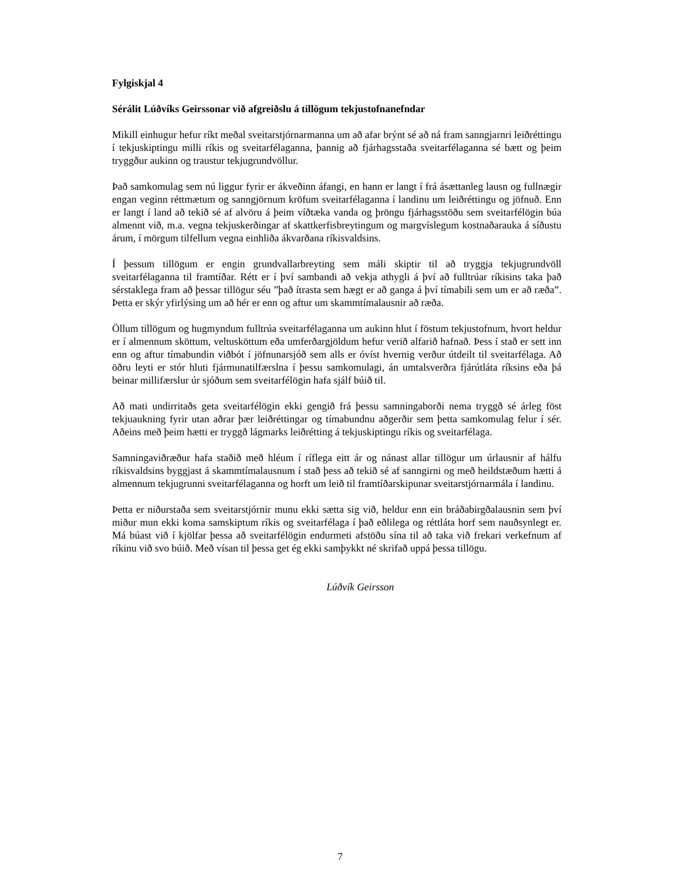Fylgiskjal 4
Sérálit Lúðvíks Geirssonar við afgreiðslu á tillögum tekjustofnanefndar
Mikill einhugur hefur ríkt meðal sveitarstjórnarmanna um að afar brýnt sé að ná fram sanngjarnri leiðréttingu í tekjuskiptingu milli ríkis og sveitarfélaganna, þannig að fjárhagsstaða sveitarfélaganna sé bætt og þeim tryggður aukinn og traustur tekjugrundvöllur.
Það samkomulag sem nú liggur fyrir er ákveðinn áfangi, en hann er langt í frá ásættanleg lausn og fullnægir engan veginn réttmætum og sanngjörnum kröfum sveitarfélaganna í landinu um leiðréttingu og jöfnuð. Enn er langt í land að tekið sé af alvöru á þeim víðtæka vanda og þröngu fjárhagsstöðu sem sveitarfélögin búa almennt við, m.a. vegna tekjuskerðingar af skattkerfisbreytingum og margvíslegum kostnaðarauka á síðustu árum, í mörgum tilfellum vegna einhliða ákvarðana ríkisvaldsins.
Í þessum tillögum er engin grundvallarbreyting sem máli skiptir til að tryggja tekjugrundvöll sveitarfélaganna til framtíðar. Rétt er í því sambandi að vekja athygli á því að fulltrúar ríkisins taka það sérstaklega fram að þessar tillögur séu ”það ítrasta sem hægt er að ganga á því tímabili sem um er að ræða”. Þetta er skýr yfirlýsing um að hér er enn og aftur um skammtímalausnir að ræða.
Öllum tillögum og hugmyndum fulltrúa sveitarfélaganna um aukinn hlut í föstum tekjustofnum, hvort heldur er í almennum sköttum, veltusköttum eða umferðargjöldum hefur verið alfarið hafnað. Þess í stað er sett inn enn og aftur tímabundin viðbót í jöfnunarsjóð sem alls er óvíst hvernig verður útdeilt til sveitarfélaga. Að öðru leyti er stór hluti fjármunatilfærslna í þessu samkomulagi, án umtalsverðra fjárútláta ríksins eða þá beinar millifærslur úr sjóðum sem sveitarfélögin hafa sjálf búið til.
Að mati undirritaðs geta sveitarfélögin ekki gengið frá þessu samningaborði nema tryggð sé árleg föst tekjuaukning fyrir utan aðrar þær leiðréttingar og tímabundnu aðgerðir sem þetta samkomulag felur í sér. Aðeins með þeim hætti er tryggð lágmarks leiðrétting á tekjuskiptingu ríkis og sveitarfélaga.
Samningaviðræður hafa staðið með hléum í ríflega eitt ár og nánast allar tillögur um úrlausnir af hálfu ríkisvaldsins byggjast á skammtímalausnum í stað þess að tekið sé af sanngirni og með heildstæðum hætti á almennum tekjugrunni sveitarfélaganna og horft um leið til framtíðarskipunar sveitarstjórnarmála í landinu.
Þetta er niðurstaða sem sveitarstjórnir munu ekki sætta sig við, heldur enn ein bráðabirgðalausnin sem því miður mun ekki koma samskiptum ríkis og sveitarfélaga í það eðlilega og réttláta horf sem nauðsynlegt er. Má búast við í kjölfar þessa að sveitarfélögin endurmeti afstöðu sína til að taka við frekari verkefnum af ríkinu við svo búið. Með vísan til þessa get ég ekki samþykkt né skrifað uppá þessa tillögu.
Lúðvík Geirsson
7